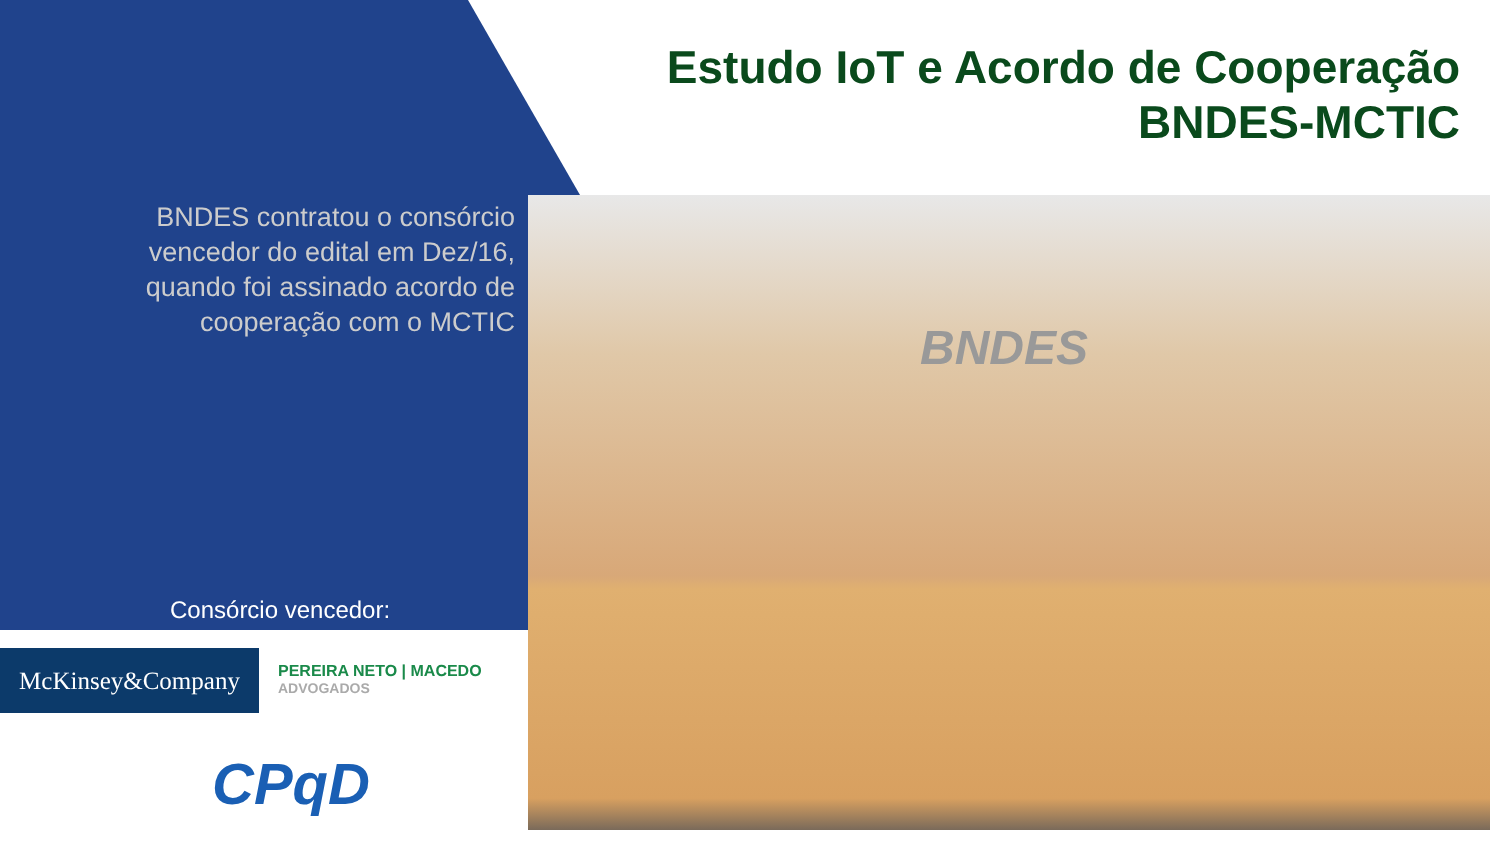Estudo IoT e Acordo de Cooperação
BNDES-MCTIC
BNDES contratou o consórcio vencedor do edital em Dez/16, quando foi assinado acordo de cooperação com o MCTIC
Consórcio vencedor:
McKinsey&Company PEREIRA NETO | MACEDO
ADVOGADOS
CPqD
BNDES